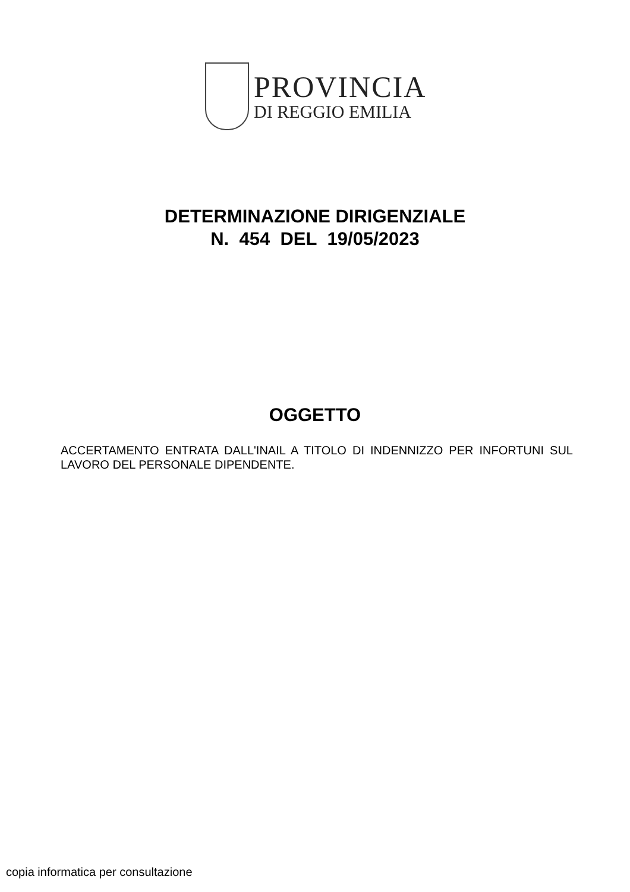PROVINCIA
DI REGGIO EMILIA
DETERMINAZIONE DIRIGENZIALE
N. 454 DEL 19/05/2023
OGGETTO
ACCERTAMENTO ENTRATA DALL'INAIL A TITOLO DI INDENNIZZO PER INFORTUNI SUL LAVORO DEL PERSONALE DIPENDENTE.
copia informatica per consultazione